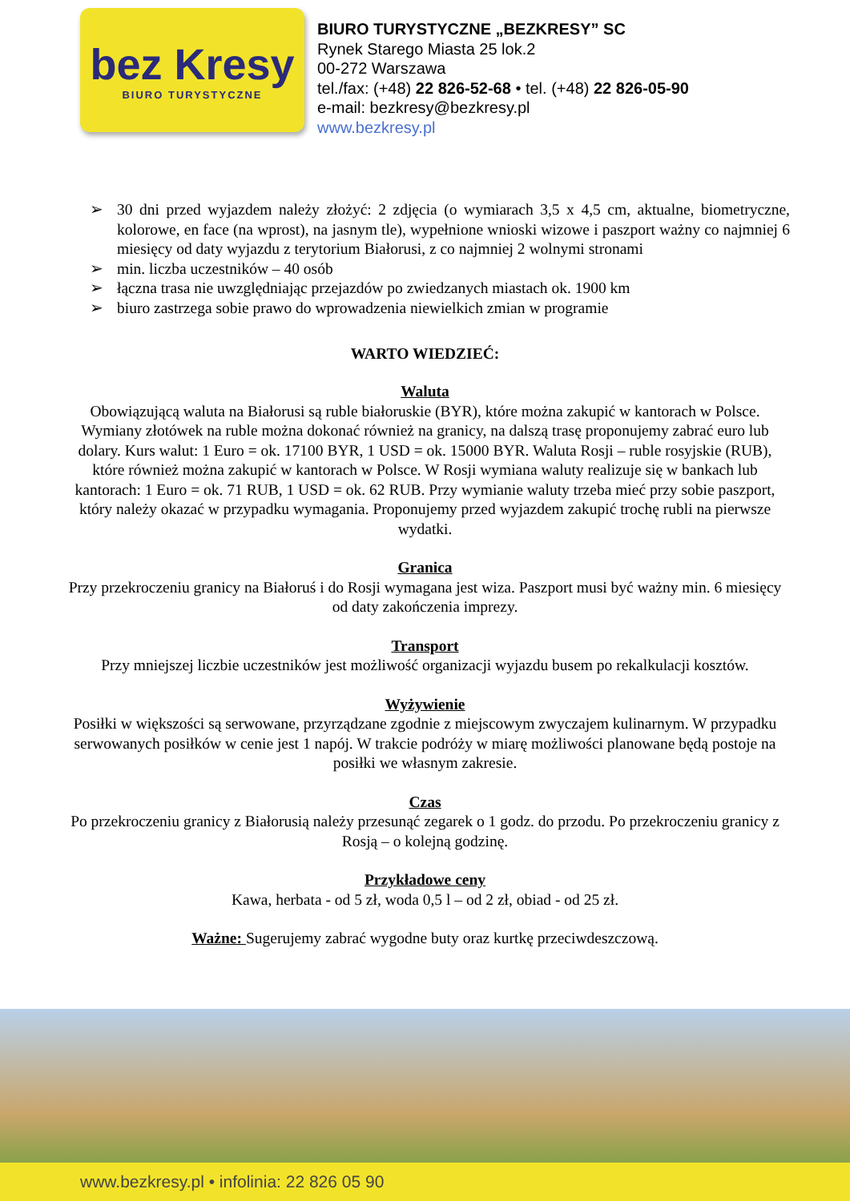bez Kresy
BIURO TURYSTYCZNE
BIURO TURYSTYCZNE „BEZKRESY” SC
Rynek Starego Miasta 25 lok.2
00-272 Warszawa
tel./fax: (+48) 22 826-52-68 • tel. (+48) 22 826-05-90
e-mail: bezkresy@bezkresy.pl
www.bezkresy.pl
➢ 30 dni przed wyjazdem należy złożyć: 2 zdjęcia (o wymiarach 3,5 x 4,5 cm, aktualne, biometryczne, kolorowe, en face (na wprost), na jasnym tle), wypełnione wnioski wizowe i paszport ważny co najmniej 6 miesięcy od daty wyjazdu z terytorium Białorusi, z co najmniej 2 wolnymi stronami
➢ min. liczba uczestników – 40 osób
➢ łączna trasa nie uwzględniając przejazdów po zwiedzanych miastach ok. 1900 km
➢ biuro zastrzega sobie prawo do wprowadzenia niewielkich zmian w programie
WARTO WIEDZIEĆ:
Waluta
Obowiązującą waluta na Białorusi są ruble białoruskie (BYR), które można zakupić w kantorach w Polsce. Wymiany złotówek na ruble można dokonać również na granicy, na dalszą trasę proponujemy zabrać euro lub dolary. Kurs walut: 1 Euro = ok. 17100 BYR, 1 USD = ok. 15000 BYR. Waluta Rosji – ruble rosyjskie (RUB), które również można zakupić w kantorach w Polsce. W Rosji wymiana waluty realizuje się w bankach lub kantorach: 1 Euro = ok. 71 RUB, 1 USD = ok. 62 RUB. Przy wymianie waluty trzeba mieć przy sobie paszport, który należy okazać w przypadku wymagania. Proponujemy przed wyjazdem zakupić trochę rubli na pierwsze wydatki.
Granica
Przy przekroczeniu granicy na Białoruś i do Rosji wymagana jest wiza. Paszport musi być ważny min. 6 miesięcy od daty zakończenia imprezy.
Transport
Przy mniejszej liczbie uczestników jest możliwość organizacji wyjazdu busem po rekalkulacji kosztów.
Wyżywienie
Posiłki w większości są serwowane, przyrządzane zgodnie z miejscowym zwyczajem kulinarnym. W przypadku serwowanych posiłków w cenie jest 1 napój. W trakcie podróży w miarę możliwości planowane będą postoje na posiłki we własnym zakresie.
Czas
Po przekroczeniu granicy z Białorusią należy przesunąć zegarek o 1 godz. do przodu. Po przekroczeniu granicy z Rosją – o kolejną godzinę.
Przykładowe ceny
Kawa, herbata - od 5 zł, woda 0,5 l – od 2 zł, obiad - od 25 zł.
Ważne: Sugerujemy zabrać wygodne buty oraz kurtkę przeciwdeszczową.
www.bezkresy.pl • infolinia: 22 826 05 90